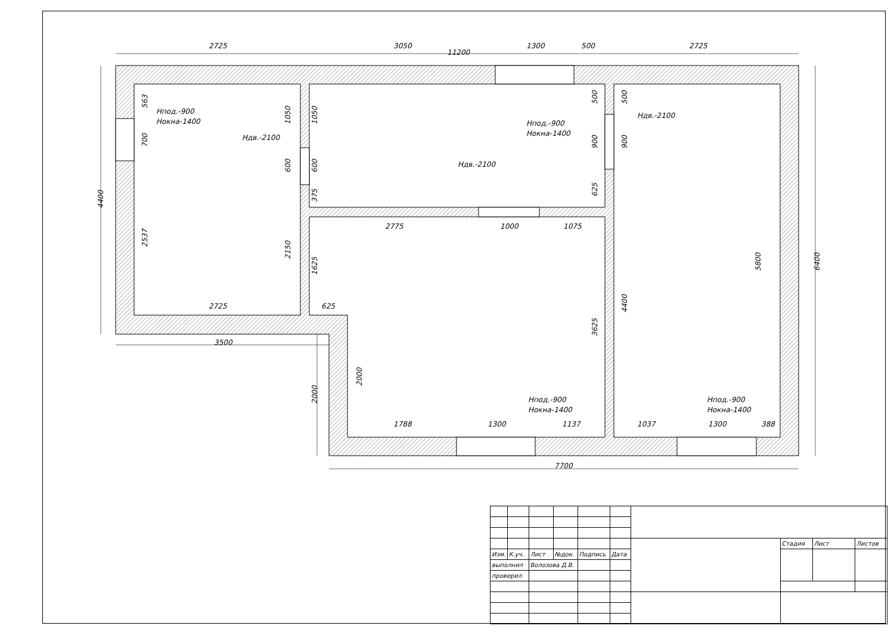11200
4400
6400
2725
3050
1300
500
2725
563
Нпод.-900
Нокна-1400
700
Ндв.-2100
1050
1050
600
600
375
Нпод.-900
Нокна-1400
500
500
Ндв.-2100
900
900
Ндв.-2100
625
2775
1000
1075
2537
2150
1625
5800
4400
2725
625
3625
3500
2000
2000
Нпод.-900
Нокна-1400
Нпод.-900
Нокна-1400
1788
1300
1137
1037
1300
388
7700
| | | | | | | | Стадия | Лист | Листов |
| Изм. | К.уч. | Лист | №док. | Подпись | Дата | | | | |
| выполнил | | Волозова Д.В. | | | | | | | |
| проверил | | | | | | | | | |